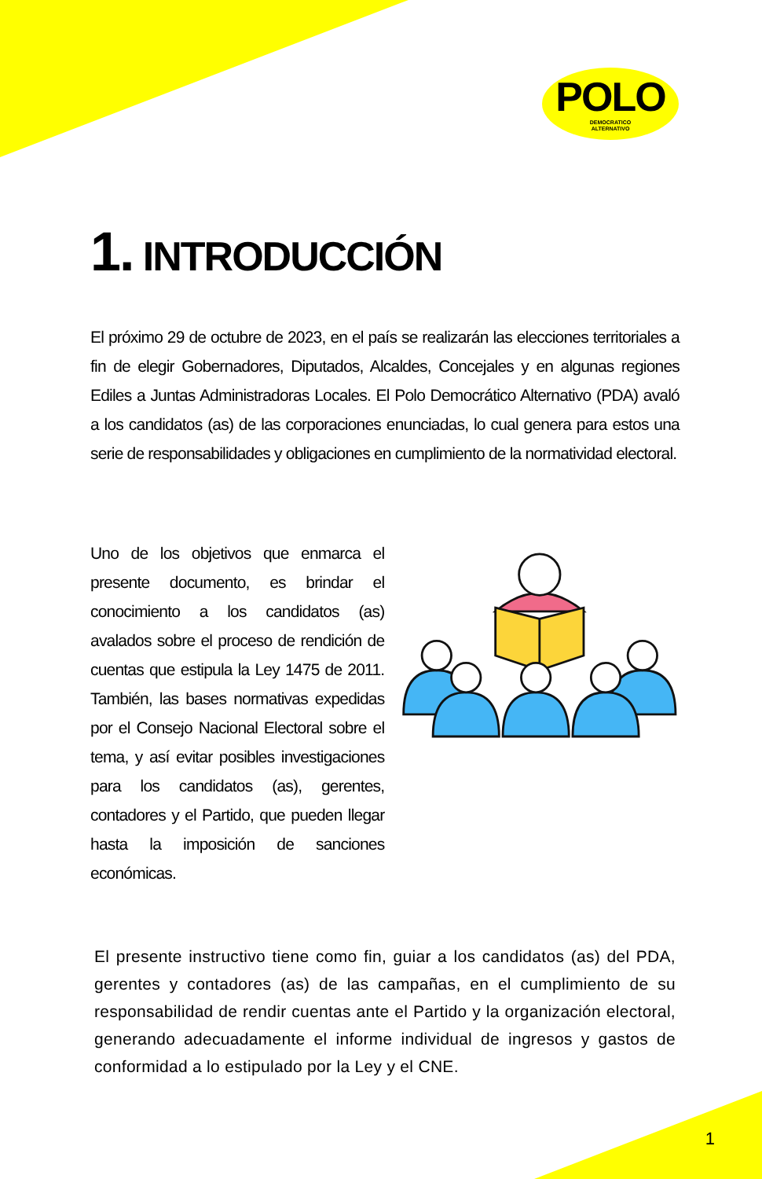POLO
DEMOCRATICO
ALTERNATIVO
1. INTRODUCCIÓN
El próximo 29 de octubre de 2023, en el país se realizarán las elecciones territoriales a fin de elegir Gobernadores, Diputados, Alcaldes, Concejales y en algunas regiones Ediles a Juntas Administradoras Locales. El Polo Democrático Alternativo (PDA) avaló a los candidatos (as) de las corporaciones enunciadas, lo cual genera para estos una serie de responsabilidades y obligaciones en cumplimiento de la normatividad electoral.
Uno de los objetivos que enmarca el presente documento, es brindar el conocimiento a los candidatos (as) avalados sobre el proceso de rendición de cuentas que estipula la Ley 1475 de 2011. También, las bases normativas expedidas por el Consejo Nacional Electoral sobre el tema, y así evitar posibles investigaciones para los candidatos (as), gerentes, contadores y el Partido, que pueden llegar hasta la imposición de sanciones económicas.
El presente instructivo tiene como fin, guiar a los candidatos (as) del PDA, gerentes y contadores (as) de las campañas, en el cumplimiento de su responsabilidad de rendir cuentas ante el Partido y la organización electoral, generando adecuadamente el informe individual de ingresos y gastos de conformidad a lo estipulado por la Ley y el CNE.
1